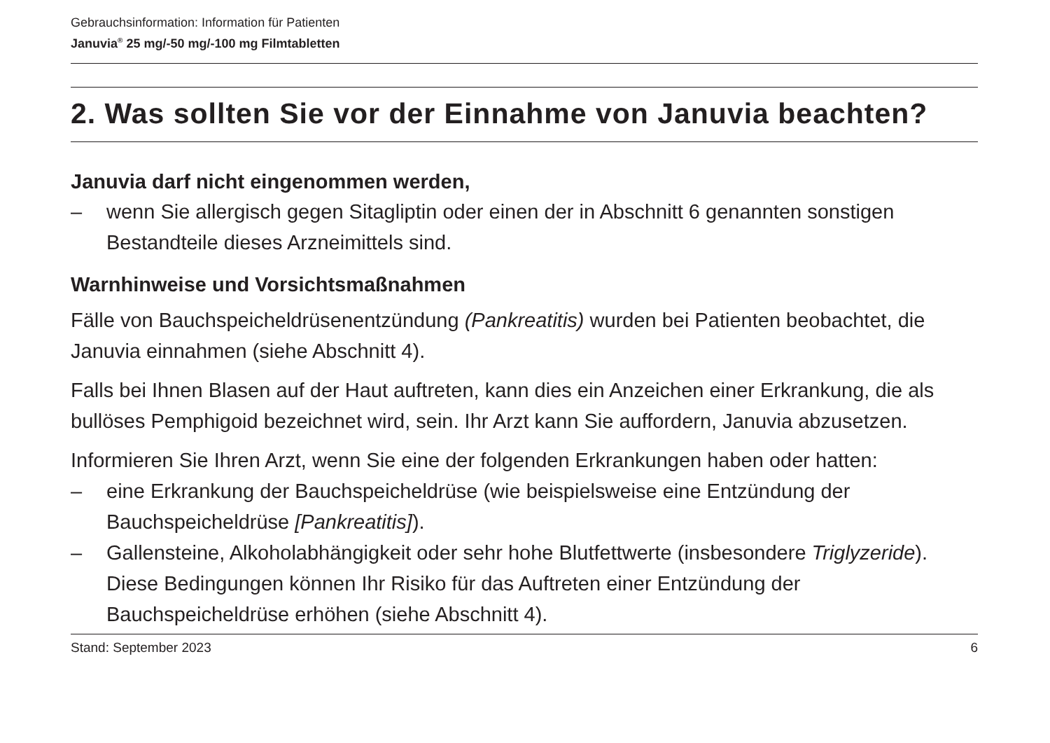Gebrauchsinformation: Information für Patienten
Januvia<sup>®</sup> 25 mg/-50 mg/-100 mg Filmtabletten
2. Was sollten Sie vor der Einnahme von Januvia beachten?
Januvia darf nicht eingenommen werden,
– wenn Sie allergisch gegen Sitagliptin oder einen der in Abschnitt 6 genannten sonstigen Bestandteile dieses Arzneimittels sind.
Warnhinweise und Vorsichtsmaßnahmen
Fälle von Bauchspeicheldrüsenentzündung (Pankreatitis) wurden bei Patienten beobachtet, die Januvia einnahmen (siehe Abschnitt 4).
Falls bei Ihnen Blasen auf der Haut auftreten, kann dies ein Anzeichen einer Erkrankung, die als bullöses Pemphigoid bezeichnet wird, sein. Ihr Arzt kann Sie auffordern, Januvia abzusetzen.
Informieren Sie Ihren Arzt, wenn Sie eine der folgenden Erkrankungen haben oder hatten:
– eine Erkrankung der Bauchspeicheldrüse (wie beispielsweise eine Entzündung der Bauchspeicheldrüse [Pankreatitis]).
– Gallensteine, Alkoholabhängigkeit oder sehr hohe Blutfettwerte (insbesondere Triglyzeride). Diese Bedingungen können Ihr Risiko für das Auftreten einer Entzündung der Bauchspeicheldrüse erhöhen (siehe Abschnitt 4).
Stand: September 2023 6